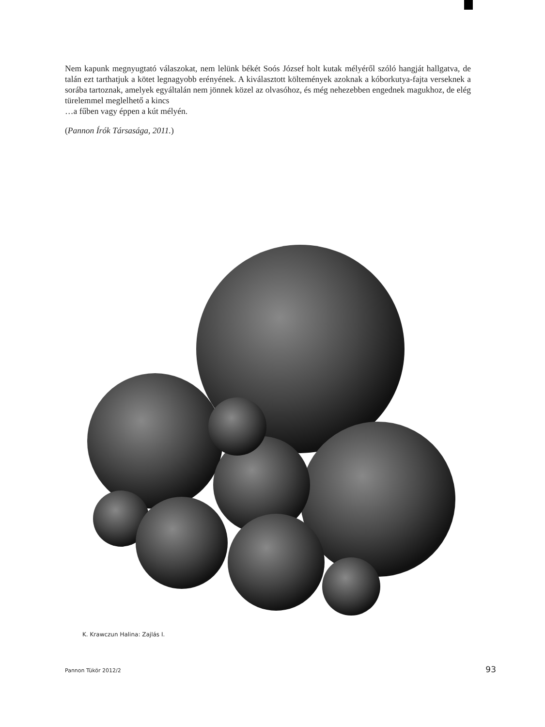Nem kapunk megnyugtató válaszokat, nem lelünk békét Soós József holt kutak mélyéről szóló hangját hallgatva, de talán ezt tarthatjuk a kötet legnagyobb erényének. A kiválasztott költemények azoknak a kóborkutya-fajta verseknek a sorába tartoznak, amelyek egyáltalán nem jönnek közel az olvasóhoz, és még nehezebben engednek magukhoz, de elég türelemmel meglelhető a kincs
…a fűben vagy éppen a kút mélyén.
(Pannon Írók Társasága, 2011.)
K. Krawczun Halina: Zajlás I.
Pannon Tükör 2012/2 93